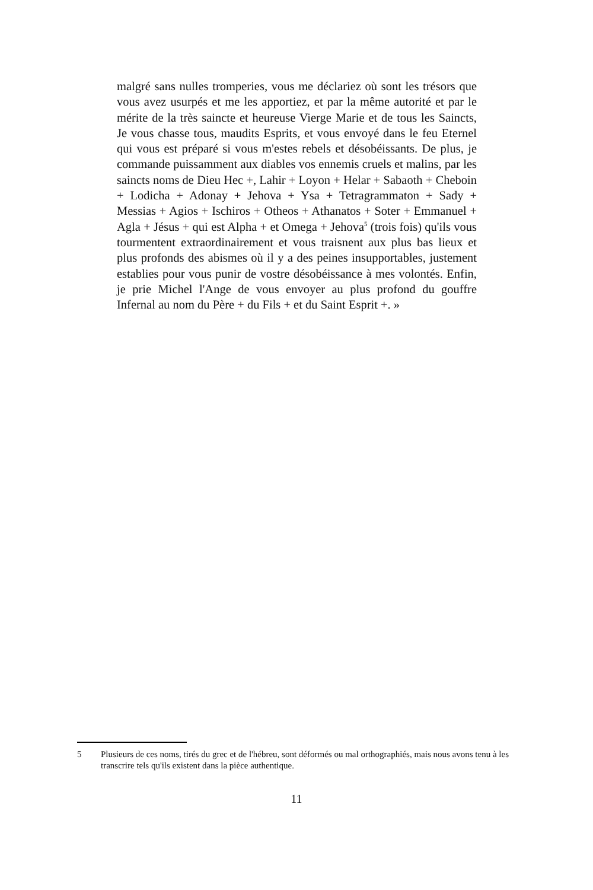malgré sans nulles tromperies, vous me déclariez où sont les trésors que vous avez usurpés et me les apportiez, et par la même autorité et par le mérite de la très saincte et heureuse Vierge Marie et de tous les Saincts, Je vous chasse tous, maudits Esprits, et vous envoyé dans le feu Eternel qui vous est préparé si vous m'estes rebels et désobéissants. De plus, je commande puissamment aux diables vos ennemis cruels et malins, par les saincts noms de Dieu Hec +, Lahir + Loyon + Helar + Sabaoth + Cheboin + Lodicha + Adonay + Jehova + Ysa + Tetragrammaton + Sady + Messias + Agios + Ischiros + Otheos + Athanatos + Soter + Emmanuel + Agla + Jésus + qui est Alpha + et Omega + Jehova<sup>5</sup> (trois fois) qu'ils vous tourmentent extraordinairement et vous traisnent aux plus bas lieux et plus profonds des abismes où il y a des peines insupportables, justement establies pour vous punir de vostre désobéissance à mes volontés. Enfin, je prie Michel l'Ange de vous envoyer au plus profond du gouffre Infernal au nom du Père + du Fils + et du Saint Esprit +. »
5 Plusieurs de ces noms, tirés du grec et de l'hébreu, sont déformés ou mal orthographiés, mais nous avons tenu à les transcrire tels qu'ils existent dans la pièce authentique.
11